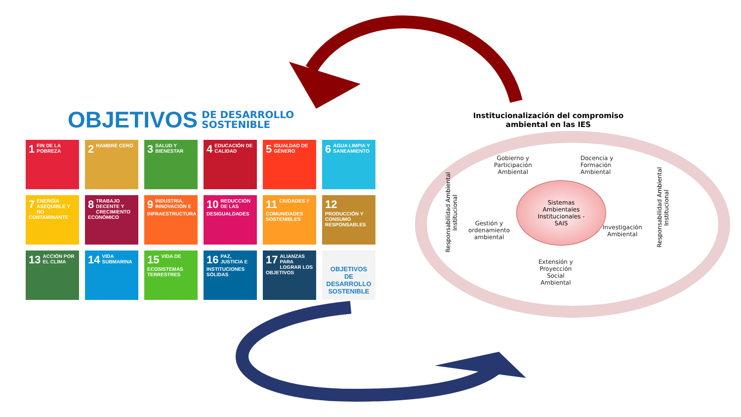OBJETIVOS DE DESARROLLO
SOSTENIBLE
1 FIN DE LA POBREZA
2 HAMBRE CERO
3 SALUD Y BIENESTAR
4 EDUCACIÓN DE CALIDAD
5 IGUALDAD DE GÉNERO
6 AGUA LIMPIA Y SANEAMIENTO
7 ENERGÍA ASEQUIBLE Y NO CONTAMINANTE
8 TRABAJO DECENTE Y CRECIMIENTO ECONÓMICO
9 INDUSTRIA, INNOVACIÓN E INFRAESTRUCTURA
10 REDUCCIÓN DE LAS DESIGUALDADES
11 CIUDADES Y COMUNIDADES SOSTENIBLES
12 PRODUCCIÓN Y CONSUMO RESPONSABLES
13 ACCIÓN POR EL CLIMA
14 VIDA SUBMARINA
15 VIDA DE ECOSISTEMAS TERRESTRES
16 PAZ, JUSTICIA E INSTITUCIONES SÓLIDAS
17 ALIANZAS PARA LOGRAR LOS OBJETIVOS
OBJETIVOS DE DESARROLLO SOSTENIBLE
Institucionalización del compromiso ambiental en las IES
Responsabilidad Ambiental Institucional
Gobierno y
Participación
Ambiental
Docencia y
Formación
Ambiental
Sistemas
Ambientales
Institucionales -
SAIS
Gestión y
ordenamiento
ambiental
Investigación
Ambiental
Extensión y
Proyección
Social
Ambiental
Responsabilidad Ambiental Institucional